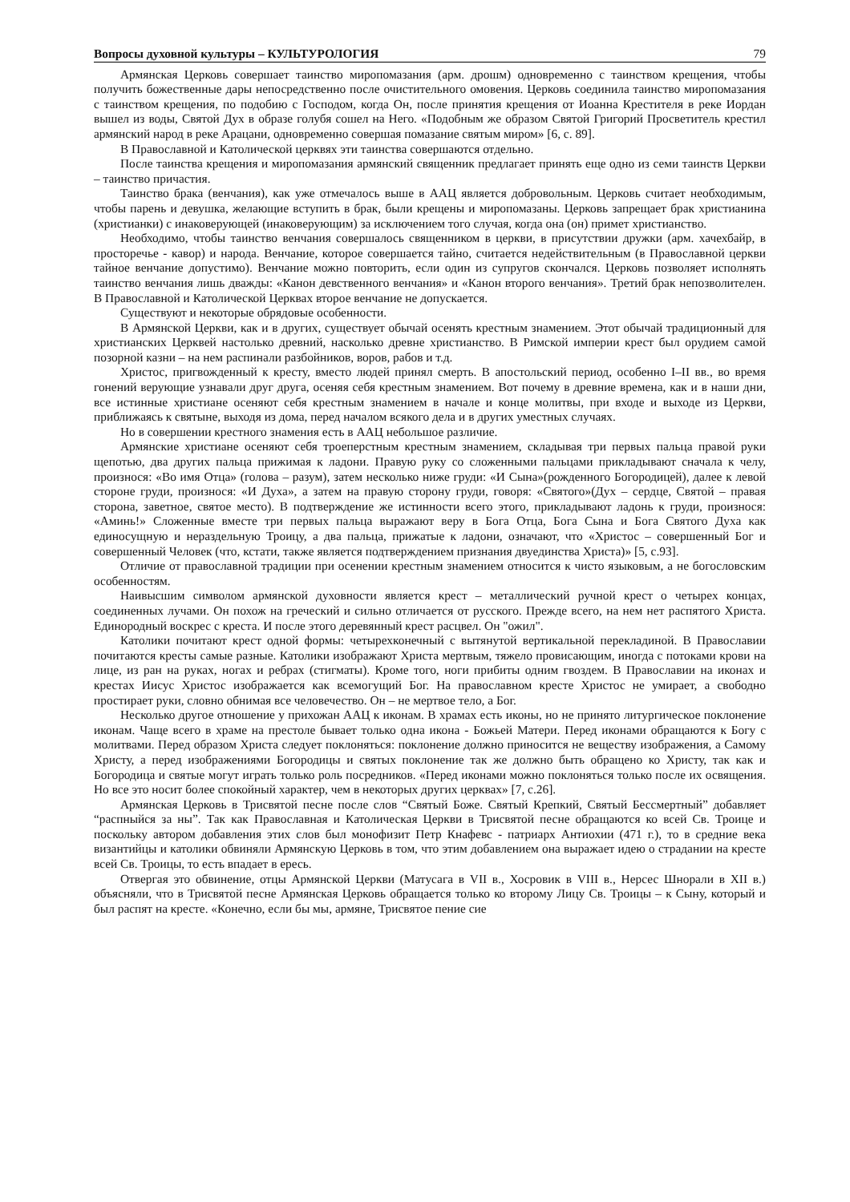Вопросы духовной культуры – КУЛЬТУРОЛОГИЯ 79
Армянская Церковь совершает таинство миропомазания (арм. дрошм) одновременно с таинством крещения, чтобы получить божественные дары непосредственно после очистительного омовения. Церковь соединила таинство миропомазания с таинством крещения, по подобию с Господом, когда Он, после принятия крещения от Иоанна Крестителя в реке Иордан вышел из воды, Святой Дух в образе голубя сошел на Него. «Подобным же образом Святой Григорий Просветитель крестил армянский народ в реке Арацани, одновременно совершая помазание святым миром» [6, с. 89].
В Православной и Католической церквях эти таинства совершаются отдельно.
После таинства крещения и миропомазания армянский священник предлагает принять еще одно из семи таинств Церкви – таинство причастия.
Таинство брака (венчания), как уже отмечалось выше в ААЦ является добровольным. Церковь считает необходимым, чтобы парень и девушка, желающие вступить в брак, были крещены и миропомазаны. Церковь запрещает брак христианина (христианки) с инаковерующей (инаковерующим) за исключением того случая, когда она (он) примет христианство.
Необходимо, чтобы таинство венчания совершалось священником в церкви, в присутствии дружки (арм. хачехбайр, в просторечье - кавор) и народа. Венчание, которое совершается тайно, считается недействительным (в Православной церкви тайное венчание допустимо). Венчание можно повторить, если один из супругов скончался. Церковь позволяет исполнять таинство венчания лишь дважды: «Канон девственного венчания» и «Канон второго венчания». Третий брак непозволителен. В Православной и Католической Церквах второе венчание не допускается.
Существуют и некоторые обрядовые особенности.
В Армянской Церкви, как и в других, существует обычай осенять крестным знамением. Этот обычай традиционный для христианских Церквей настолько древний, насколько древне христианство. В Римской империи крест был орудием самой позорной казни – на нем распинали разбойников, воров, рабов и т.д.
Христос, пригвожденный к кресту, вместо людей принял смерть. В апостольский период, особенно I–II вв., во время гонений верующие узнавали друг друга, осеняя себя крестным знамением. Вот почему в древние времена, как и в наши дни, все истинные христиане осеняют себя крестным знамением в начале и конце молитвы, при входе и выходе из Церкви, приближаясь к святыне, выходя из дома, перед началом всякого дела и в других уместных случаях.
Но в совершении крестного знамения есть в ААЦ небольшое различие.
Армянские христиане осеняют себя троеперстным крестным знамением, складывая три первых пальца правой руки щепотью, два других пальца прижимая к ладони. Правую руку со сложенными пальцами прикладывают сначала к челу, произнося: «Во имя Отца» (голова – разум), затем несколько ниже груди: «И Сына»(рожденного Богородицей), далее к левой стороне груди, произнося: «И Духа», а затем на правую сторону груди, говоря: «Святого»(Дух – сердце, Святой – правая сторона, заветное, святое место). В подтверждение же истинности всего этого, прикладывают ладонь к груди, произнося: «Аминь!» Сложенные вместе три первых пальца выражают веру в Бога Отца, Бога Сына и Бога Святого Духа как единосущную и нераздельную Троицу, а два пальца, прижатые к ладони, означают, что «Христос – совершенный Бог и совершенный Человек (что, кстати, также является подтверждением признания двуединства Христа)» [5, с.93].
Отличие от православной традиции при осенении крестным знамением относится к чисто языковым, а не богословским особенностям.
Наивысшим символом армянской духовности является крест – металлический ручной крест о четырех концах, соединенных лучами. Он похож на греческий и сильно отличается от русского. Прежде всего, на нем нет распятого Христа. Единородный воскрес с креста. И после этого деревянный крест расцвел. Он "ожил".
Католики почитают крест одной формы: четырехконечный с вытянутой вертикальной перекладиной. В Православии почитаются кресты самые разные. Католики изображают Христа мертвым, тяжело провисающим, иногда с потоками крови на лице, из ран на руках, ногах и ребрах (стигматы). Кроме того, ноги прибиты одним гвоздем. В Православии на иконах и крестах Иисус Христос изображается как всемогущий Бог. На православном кресте Христос не умирает, а свободно простирает руки, словно обнимая все человечество. Он – не мертвое тело, а Бог.
Несколько другое отношение у прихожан ААЦ к иконам. В храмах есть иконы, но не принято литургическое поклонение иконам. Чаще всего в храме на престоле бывает только одна икона - Божьей Матери. Перед иконами обращаются к Богу с молитвами. Перед образом Христа следует поклоняться: поклонение должно приносится не веществу изображения, а Самому Христу, а перед изображениями Богородицы и святых поклонение так же должно быть обращено ко Христу, так как и Богородица и святые могут играть только роль посредников. «Перед иконами можно поклоняться только после их освящения. Но все это носит более спокойный характер, чем в некоторых других церквах» [7, с.26].
Армянская Церковь в Трисвятой песне после слов “Святый Боже. Святый Крепкий, Святый Бессмертный” добавляет “распныйся за ны”. Так как Православная и Католическая Церкви в Трисвятой песне обращаются ко всей Св. Троице и поскольку автором добавления этих слов был монофизит Петр Кнафевс - патриарх Антиохии (471 г.), то в средние века византийцы и католики обвиняли Армянскую Церковь в том, что этим добавлением она выражает идею о страдании на кресте всей Св. Троицы, то есть впадает в ересь.
Отвергая это обвинение, отцы Армянской Церкви (Матусага в VII в., Хосровик в VIII в., Нерсес Шнорали в XII в.) объясняли, что в Трисвятой песне Армянская Церковь обращается только ко второму Лицу Св. Троицы – к Сыну, который и был распят на кресте. «Конечно, если бы мы, армяне, Трисвятое пение сие